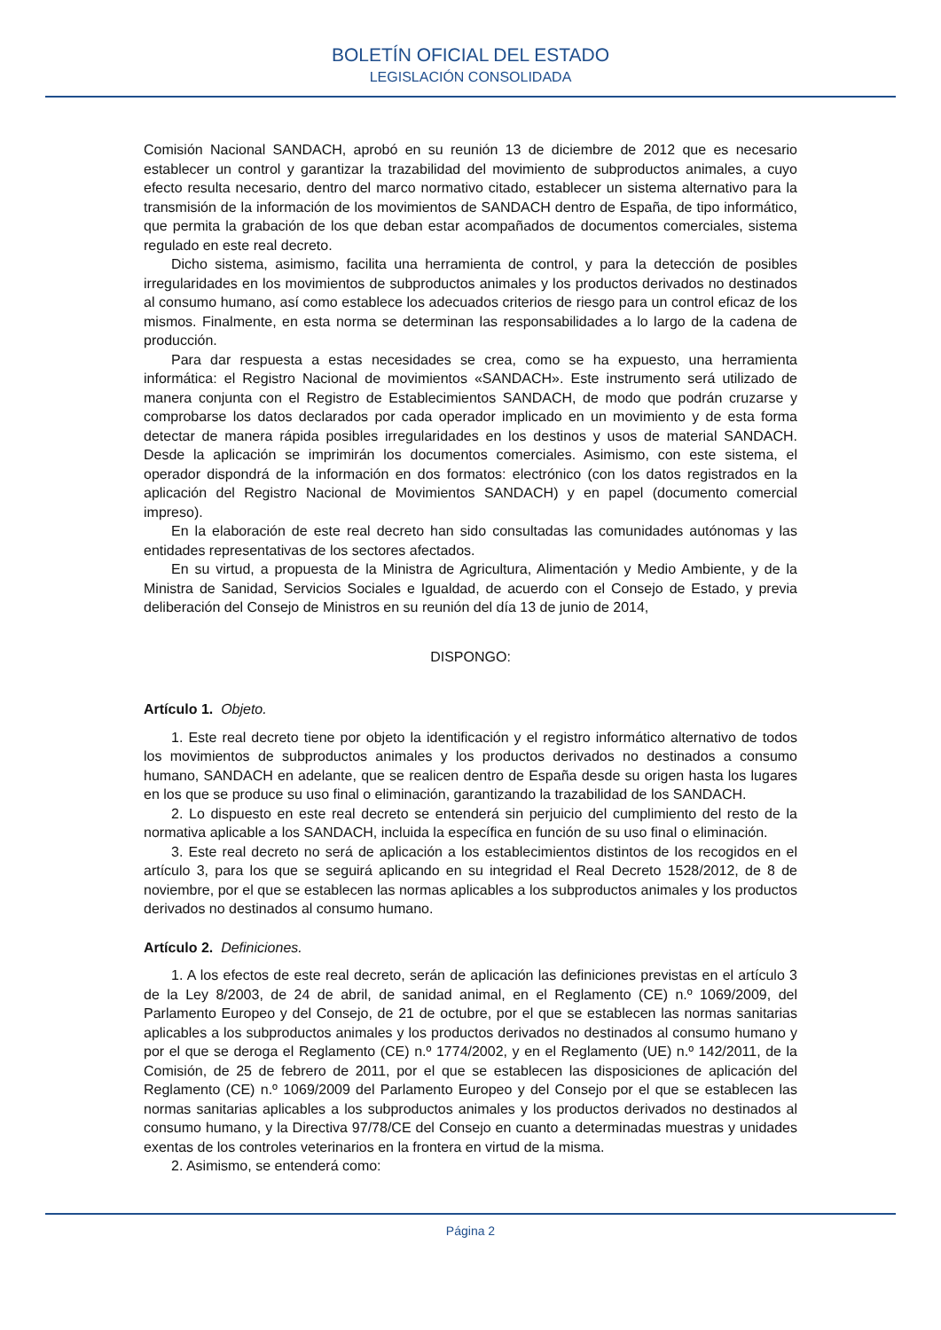BOLETÍN OFICIAL DEL ESTADO
LEGISLACIÓN CONSOLIDADA
Comisión Nacional SANDACH, aprobó en su reunión 13 de diciembre de 2012 que es necesario establecer un control y garantizar la trazabilidad del movimiento de subproductos animales, a cuyo efecto resulta necesario, dentro del marco normativo citado, establecer un sistema alternativo para la transmisión de la información de los movimientos de SANDACH dentro de España, de tipo informático, que permita la grabación de los que deban estar acompañados de documentos comerciales, sistema regulado en este real decreto.
Dicho sistema, asimismo, facilita una herramienta de control, y para la detección de posibles irregularidades en los movimientos de subproductos animales y los productos derivados no destinados al consumo humano, así como establece los adecuados criterios de riesgo para un control eficaz de los mismos. Finalmente, en esta norma se determinan las responsabilidades a lo largo de la cadena de producción.
Para dar respuesta a estas necesidades se crea, como se ha expuesto, una herramienta informática: el Registro Nacional de movimientos «SANDACH». Este instrumento será utilizado de manera conjunta con el Registro de Establecimientos SANDACH, de modo que podrán cruzarse y comprobarse los datos declarados por cada operador implicado en un movimiento y de esta forma detectar de manera rápida posibles irregularidades en los destinos y usos de material SANDACH. Desde la aplicación se imprimirán los documentos comerciales. Asimismo, con este sistema, el operador dispondrá de la información en dos formatos: electrónico (con los datos registrados en la aplicación del Registro Nacional de Movimientos SANDACH) y en papel (documento comercial impreso).
En la elaboración de este real decreto han sido consultadas las comunidades autónomas y las entidades representativas de los sectores afectados.
En su virtud, a propuesta de la Ministra de Agricultura, Alimentación y Medio Ambiente, y de la Ministra de Sanidad, Servicios Sociales e Igualdad, de acuerdo con el Consejo de Estado, y previa deliberación del Consejo de Ministros en su reunión del día 13 de junio de 2014,
DISPONGO:
Artículo 1. Objeto.
1. Este real decreto tiene por objeto la identificación y el registro informático alternativo de todos los movimientos de subproductos animales y los productos derivados no destinados a consumo humano, SANDACH en adelante, que se realicen dentro de España desde su origen hasta los lugares en los que se produce su uso final o eliminación, garantizando la trazabilidad de los SANDACH.
2. Lo dispuesto en este real decreto se entenderá sin perjuicio del cumplimiento del resto de la normativa aplicable a los SANDACH, incluida la específica en función de su uso final o eliminación.
3. Este real decreto no será de aplicación a los establecimientos distintos de los recogidos en el artículo 3, para los que se seguirá aplicando en su integridad el Real Decreto 1528/2012, de 8 de noviembre, por el que se establecen las normas aplicables a los subproductos animales y los productos derivados no destinados al consumo humano.
Artículo 2. Definiciones.
1. A los efectos de este real decreto, serán de aplicación las definiciones previstas en el artículo 3 de la Ley 8/2003, de 24 de abril, de sanidad animal, en el Reglamento (CE) n.º 1069/2009, del Parlamento Europeo y del Consejo, de 21 de octubre, por el que se establecen las normas sanitarias aplicables a los subproductos animales y los productos derivados no destinados al consumo humano y por el que se deroga el Reglamento (CE) n.º 1774/2002, y en el Reglamento (UE) n.º 142/2011, de la Comisión, de 25 de febrero de 2011, por el que se establecen las disposiciones de aplicación del Reglamento (CE) n.º 1069/2009 del Parlamento Europeo y del Consejo por el que se establecen las normas sanitarias aplicables a los subproductos animales y los productos derivados no destinados al consumo humano, y la Directiva 97/78/CE del Consejo en cuanto a determinadas muestras y unidades exentas de los controles veterinarios en la frontera en virtud de la misma.
2. Asimismo, se entenderá como:
Página 2